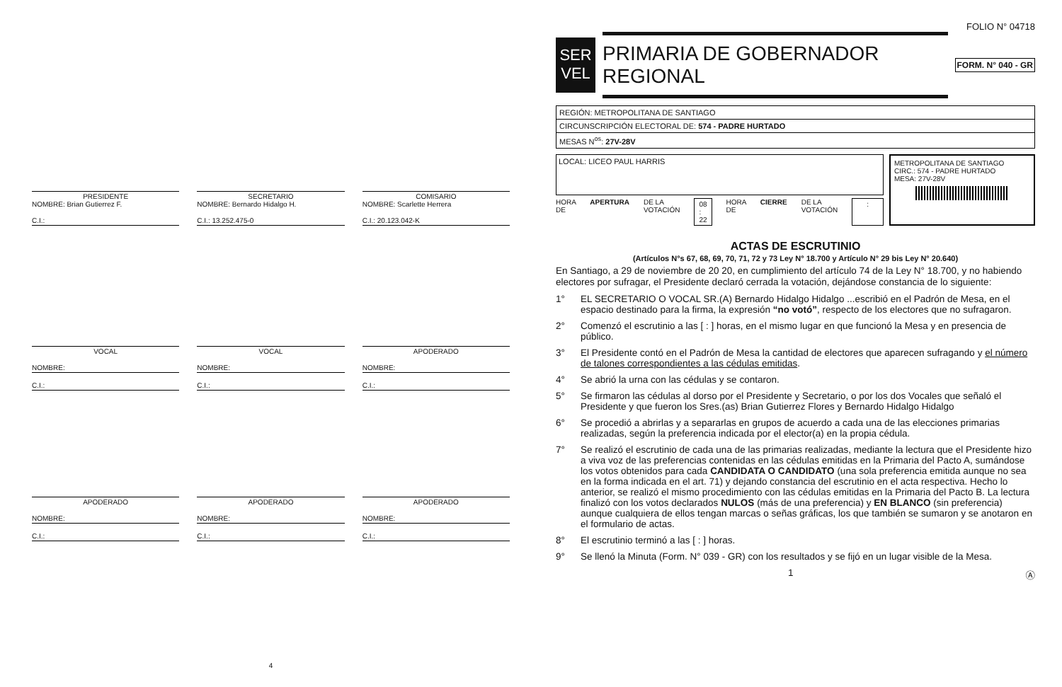PRESIDENTE
NOMBRE: Brian Gutierrez F.
C.I.:
SECRETARIO
NOMBRE: Bernardo Hidalgo H.
C.I.: 13.252.475-0
COMISARIO
NOMBRE: Scarlette Herrera
C.I.: 20.123.042-K
VOCAL
NOMBRE:
C.I.:
VOCAL
NOMBRE:
C.I.:
APODERADO
NOMBRE:
C.I.:
APODERADO
NOMBRE:
C.I.:
APODERADO
NOMBRE:
C.I.:
APODERADO
NOMBRE:
C.I.:
4
FOLIO N° 04718
SER
VEL
PRIMARIA DE GOBERNADOR REGIONAL
FORM. N° 040 - GR
| REGIÓN: METROPOLITANA DE SANTIAGO |
| CIRCUNSCRIPCIÓN ELECTORAL DE: 574 - PADRE HURTADO |
| MESAS N<sup>os</sup>: 27V-28V |
LOCAL: LICEO PAUL HARRIS
HORA DE APERTURA DE LA VOTACIÓN 08 : 22 HORA DE CIERRE DE LA VOTACIÓN :
METROPOLITANA DE SANTIAGO
CIRC.: 574 - PADRE HURTADO
MESA: 27V-28V
ACTAS DE ESCRUTINIO
(Artículos N°s 67, 68, 69, 70, 71, 72 y 73 Ley N° 18.700 y Artículo N° 29 bis Ley N° 20.640)
En Santiago, a 29 de noviembre de 20 20, en cumplimiento del artículo 74 de la Ley N° 18.700, y no habiendo electores por sufragar, el Presidente declaró cerrada la votación, dejándose constancia de lo siguiente:
1° EL SECRETARIO O VOCAL SR.(A) Bernardo Hidalgo Hidalgo ...escribió en el Padrón de Mesa, en el espacio destinado para la firma, la expresión “no votó”, respecto de los electores que no sufragaron.
2° Comenzó el escrutinio a las [ : ] horas, en el mismo lugar en que funcionó la Mesa y en presencia de público.
3° El Presidente contó en el Padrón de Mesa la cantidad de electores que aparecen sufragando y el número de talones correspondientes a las cédulas emitidas.
4° Se abrió la urna con las cédulas y se contaron.
5° Se firmaron las cédulas al dorso por el Presidente y Secretario, o por los dos Vocales que señaló el Presidente y que fueron los Sres.(as) Brian Gutierrez Flores y Bernardo Hidalgo Hidalgo
6° Se procedió a abrirlas y a separarlas en grupos de acuerdo a cada una de las elecciones primarias realizadas, según la preferencia indicada por el elector(a) en la propia cédula.
7° Se realizó el escrutinio de cada una de las primarias realizadas, mediante la lectura que el Presidente hizo a viva voz de las preferencias contenidas en las cédulas emitidas en la Primaria del Pacto A, sumándose los votos obtenidos para cada CANDIDATA O CANDIDATO (una sola preferencia emitida aunque no sea en la forma indicada en el art. 71) y dejando constancia del escrutinio en el acta respectiva. Hecho lo anterior, se realizó el mismo procedimiento con las cédulas emitidas en la Primaria del Pacto B. La lectura finalizó con los votos declarados NULOS (más de una preferencia) y EN BLANCO (sin preferencia) aunque cualquiera de ellos tengan marcas o señas gráficas, los que también se sumaron y se anotaron en el formulario de actas.
8° El escrutinio terminó a las [ : ] horas.
9° Se llenó la Minuta (Form. N° 039 - GR) con los resultados y se fijó en un lugar visible de la Mesa.
1 Ⓐ